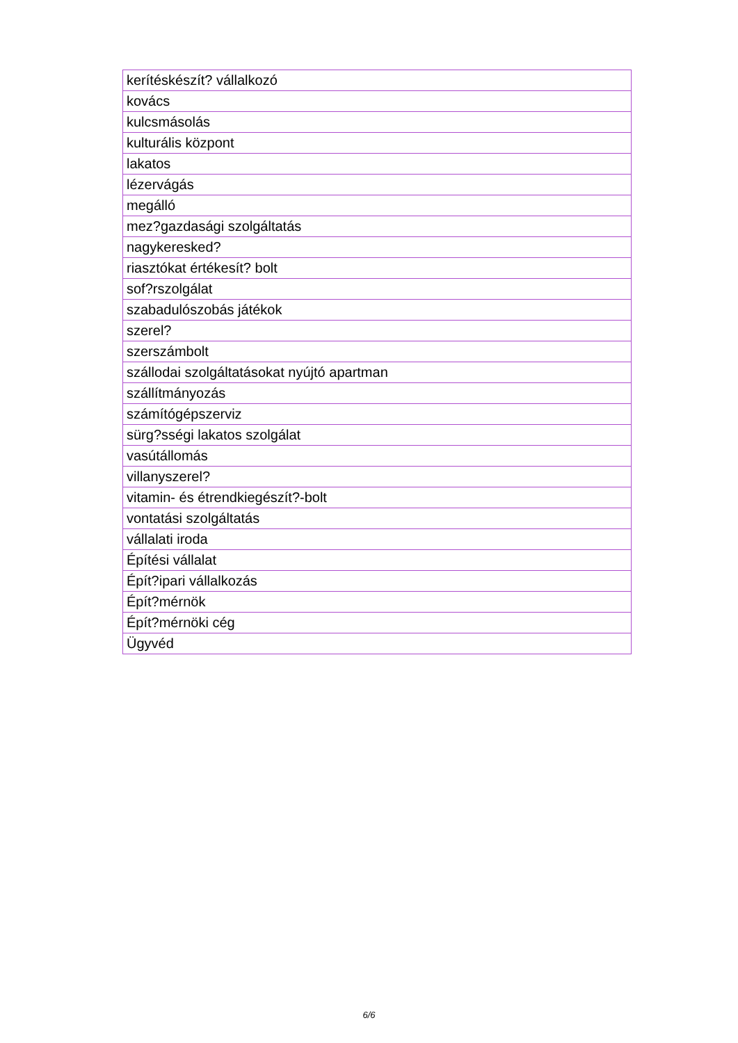| kerítéskészít? vállalkozó |
| kovács |
| kulcsmásolás |
| kulturális központ |
| lakatos |
| lézervágás |
| megálló |
| mez?gazdasági szolgáltatás |
| nagykeresked? |
| riasztókat értékesít? bolt |
| sof?rszolgálat |
| szabadulószobás játékok |
| szerel? |
| szerszámbolt |
| szállodai szolgáltatásokat nyújtó apartman |
| szállítmányozás |
| számítógépszerviz |
| sürg?sségi lakatos szolgálat |
| vasútállomás |
| villanyszerel? |
| vitamin- és étrendkiegészít?-bolt |
| vontatási szolgáltatás |
| vállalati iroda |
| Építési vállalat |
| Épít?ipari vállalkozás |
| Épít?mérnök |
| Épít?mérnöki cég |
| Ügyvéd |
6/6